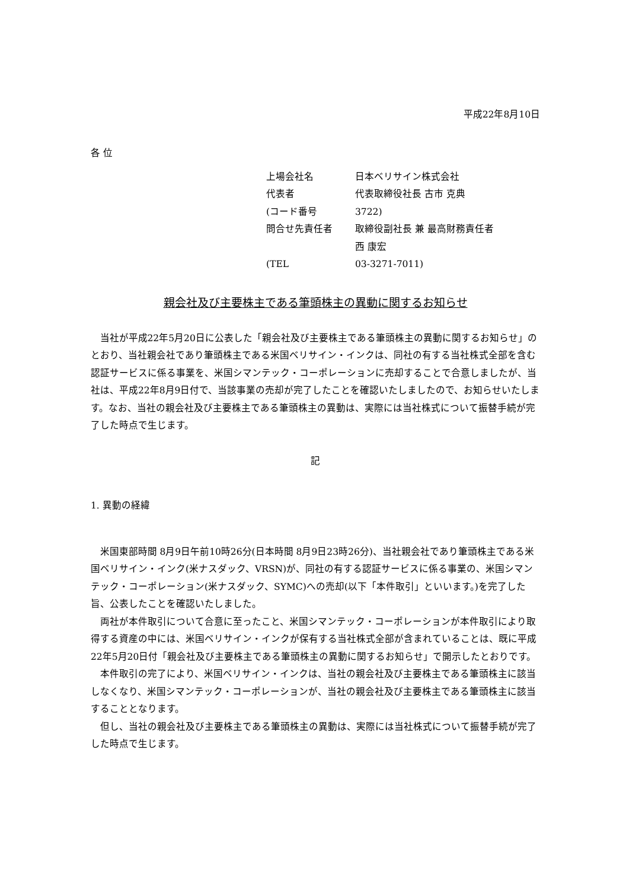平成22年8月10日
各 位
上場会社名 日本ベリサイン株式会社
代表者 代表取締役社長 古市 克典
(コード番号 3722)
問合せ先責任者 取締役副社長 兼 最高財務責任者
西 康宏
(TEL 03-3271-7011)
親会社及び主要株主である筆頭株主の異動に関するお知らせ
当社が平成22年5月20日に公表した「親会社及び主要株主である筆頭株主の異動に関するお知らせ」のとおり、当社親会社であり筆頭株主である米国ベリサイン・インクは、同社の有する当社株式全部を含む認証サービスに係る事業を、米国シマンテック・コーポレーションに売却することで合意しましたが、当社は、平成22年8月9日付で、当該事業の売却が完了したことを確認いたしましたので、お知らせいたします。なお、当社の親会社及び主要株主である筆頭株主の異動は、実際には当社株式について振替手続が完了した時点で生じます。
記
1. 異動の経緯
米国東部時間 8月9日午前10時26分(日本時間 8月9日23時26分)、当社親会社であり筆頭株主である米国ベリサイン・インク(米ナスダック、VRSN)が、同社の有する認証サービスに係る事業の、米国シマンテック・コーポレーション(米ナスダック、SYMC)への売却(以下「本件取引」といいます。)を完了した旨、公表したことを確認いたしました。
両社が本件取引について合意に至ったこと、米国シマンテック・コーポレーションが本件取引により取得する資産の中には、米国ベリサイン・インクが保有する当社株式全部が含まれていることは、既に平成22年5月20日付「親会社及び主要株主である筆頭株主の異動に関するお知らせ」で開示したとおりです。
本件取引の完了により、米国ベリサイン・インクは、当社の親会社及び主要株主である筆頭株主に該当しなくなり、米国シマンテック・コーポレーションが、当社の親会社及び主要株主である筆頭株主に該当することとなります。
但し、当社の親会社及び主要株主である筆頭株主の異動は、実際には当社株式について振替手続が完了した時点で生じます。